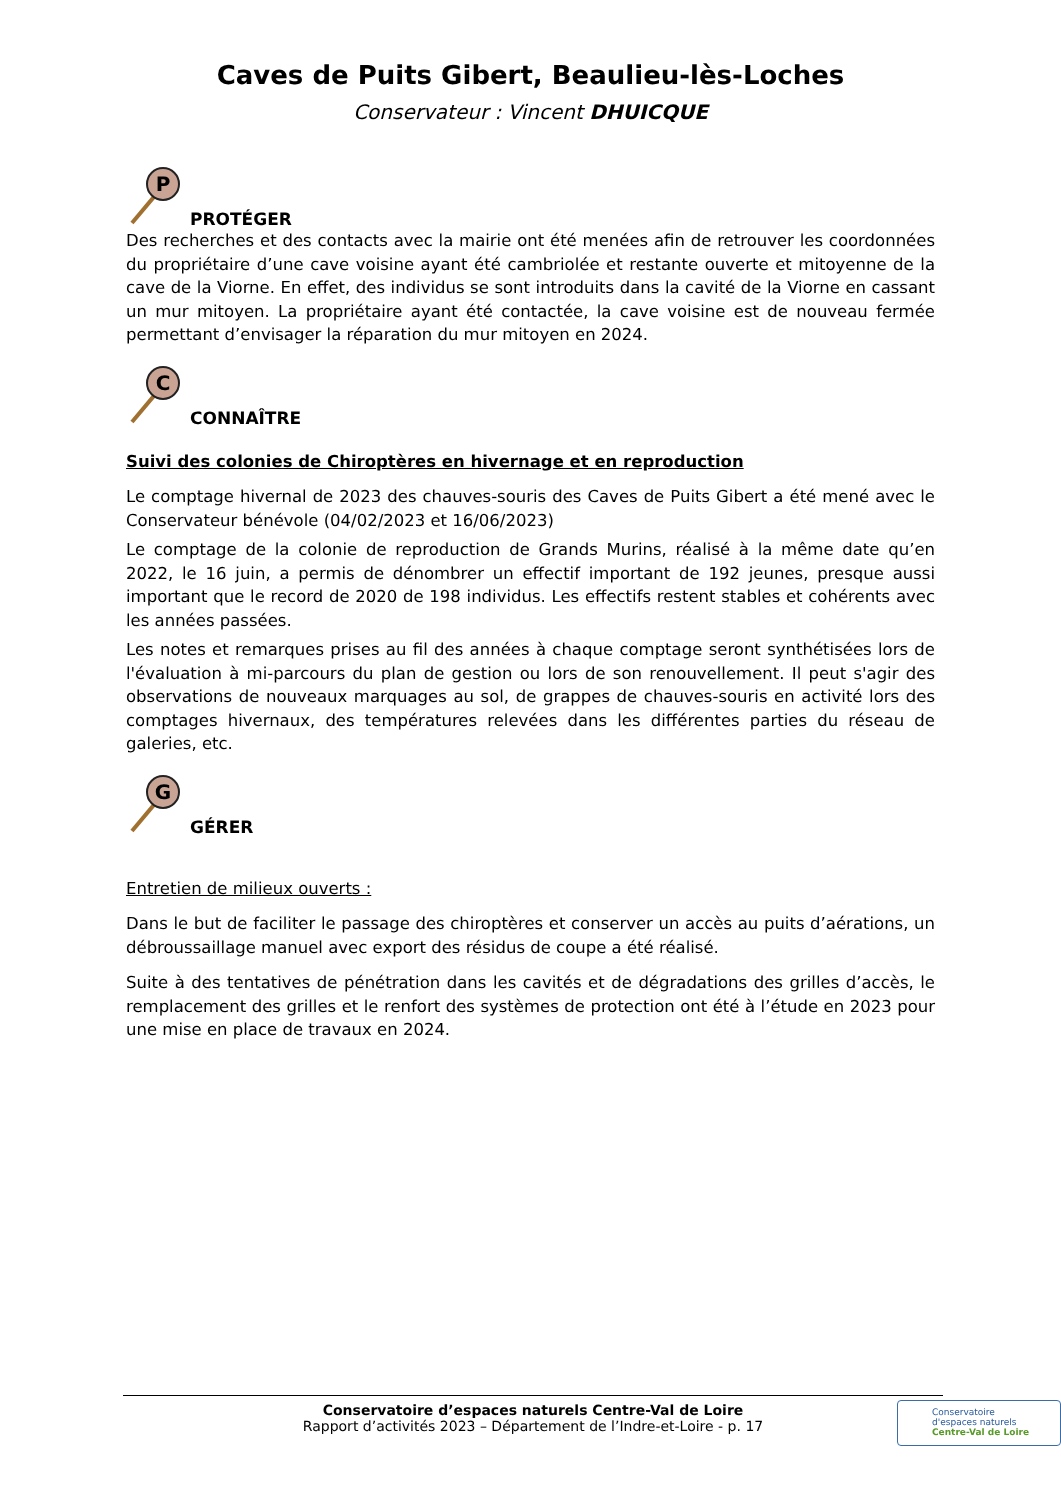Caves de Puits Gibert, Beaulieu-lès-Loches
Conservateur : Vincent DHUICQUE
P
PROTÉGER
Des recherches et des contacts avec la mairie ont été menées afin de retrouver les coordonnées du propriétaire d’une cave voisine ayant été cambriolée et restante ouverte et mitoyenne de la cave de la Viorne. En effet, des individus se sont introduits dans la cavité de la Viorne en cassant un mur mitoyen. La propriétaire ayant été contactée, la cave voisine est de nouveau fermée permettant d’envisager la réparation du mur mitoyen en 2024.
C
CONNAÎTRE
Suivi des colonies de Chiroptères en hivernage et en reproduction
Le comptage hivernal de 2023 des chauves-souris des Caves de Puits Gibert a été mené avec le Conservateur bénévole (04/02/2023 et 16/06/2023)
Le comptage de la colonie de reproduction de Grands Murins, réalisé à la même date qu’en 2022, le 16 juin, a permis de dénombrer un effectif important de 192 jeunes, presque aussi important que le record de 2020 de 198 individus. Les effectifs restent stables et cohérents avec les années passées.
Les notes et remarques prises au fil des années à chaque comptage seront synthétisées lors de l'évaluation à mi-parcours du plan de gestion ou lors de son renouvellement. Il peut s'agir des observations de nouveaux marquages au sol, de grappes de chauves-souris en activité lors des comptages hivernaux, des températures relevées dans les différentes parties du réseau de galeries, etc.
G
GÉRER
Entretien de milieux ouverts :
Dans le but de faciliter le passage des chiroptères et conserver un accès au puits d’aérations, un débroussaillage manuel avec export des résidus de coupe a été réalisé.
Suite à des tentatives de pénétration dans les cavités et de dégradations des grilles d’accès, le remplacement des grilles et le renfort des systèmes de protection ont été à l’étude en 2023 pour une mise en place de travaux en 2024.
Conservatoire d’espaces naturels Centre-Val de Loire
Rapport d’activités 2023 – Département de l’Indre-et-Loire - p. 17
Conservatoire
d'espaces naturels
Centre-Val de Loire